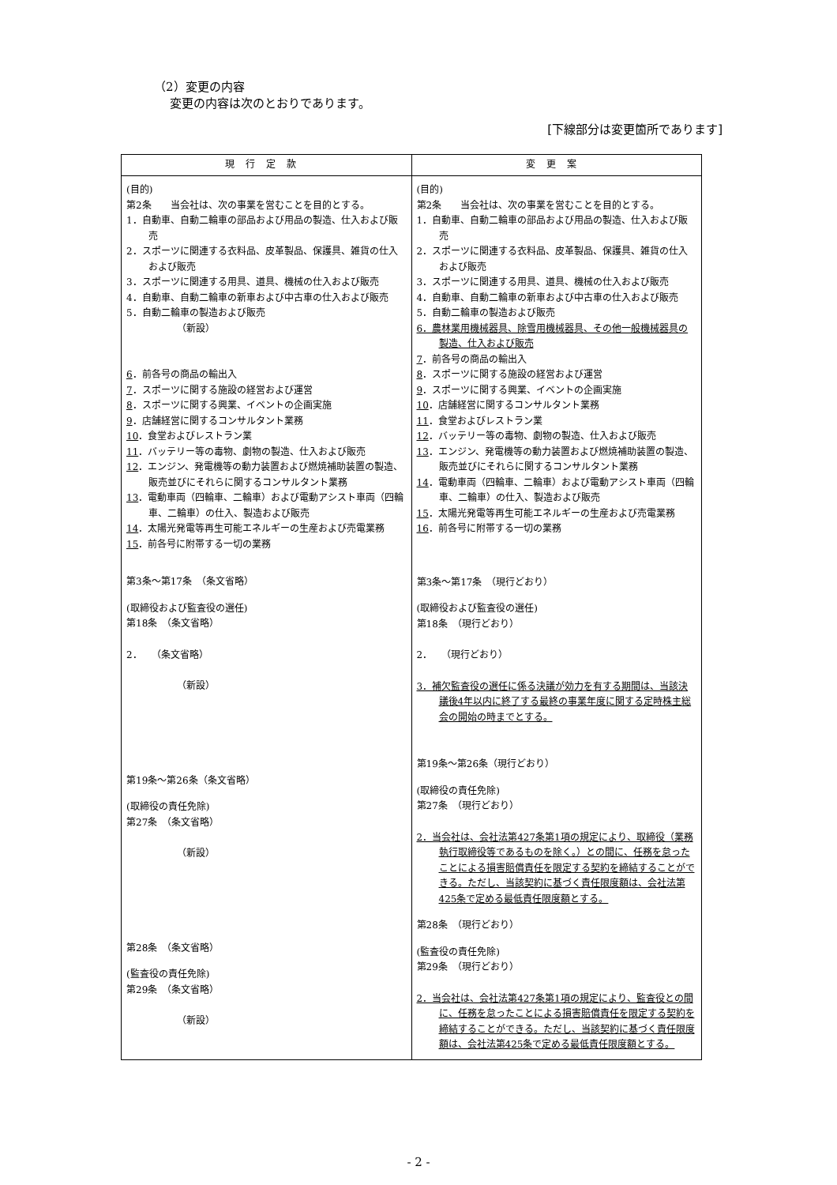（2）変更の内容
変更の内容は次のとおりであります。
[下線部分は変更箇所であります]
| 現行定款 | 変更案 |
| --- | --- |
| (目的) 第2条 当会社は、次の事業を営むことを目的とする。 1．自動車、自動二輪車の部品および用品の製造、仕入および販売 2．スポーツに関連する衣料品、皮革製品、保護具、雑貨の仕入および販売 3．スポーツに関連する用具、道具、機械の仕入および販売 4．自動車、自動二輪車の新車および中古車の仕入および販売 5．自動二輪車の製造および販売 （新設） 6 ．前各号の商品の輸出入 7 ．スポーツに関する施設の経営および運営 8 ．スポーツに関する興業、イベントの企画実施 9 ．店舗経営に関するコンサルタント業務 10 ．食堂およびレストラン業 11 ．バッテリー等の毒物、劇物の製造、仕入および販売 12 ．エンジン、発電機等の動力装置および燃焼補助装置の製造、販売並びにそれらに関するコンサルタント業務 13 ．電動車両（四輪車、二輪車）および電動アシスト車両（四輪車、二輪車）の仕入、製造および販売 14 ．太陽光発電等再生可能エネルギーの生産および売電業務 15 ．前各号に附帯する一切の業務 第3条～第17条 （条文省略） (取締役および監査役の選任) 第18条 （条文省略） 2． （条文省略） （新設） 第19条～第26条（条文省略） (取締役の責任免除) 第27条 （条文省略） （新設） 第28条 （条文省略） (監査役の責任免除) 第29条 （条文省略） （新設） | (目的) 第2条 当会社は、次の事業を営むことを目的とする。 1．自動車、自動二輪車の部品および用品の製造、仕入および販売 2．スポーツに関連する衣料品、皮革製品、保護具、雑貨の仕入および販売 3．スポーツに関連する用具、道具、機械の仕入および販売 4．自動車、自動二輪車の新車および中古車の仕入および販売 5．自動二輪車の製造および販売 6．農林業用機械器具、除雪用機械器具、その他一般機械器具の製造、仕入および販売 7 ．前各号の商品の輸出入 8 ．スポーツに関する施設の経営および運営 9 ．スポーツに関する興業、イベントの企画実施 10 ．店舗経営に関するコンサルタント業務 11 ．食堂およびレストラン業 12 ．バッテリー等の毒物、劇物の製造、仕入および販売 13 ．エンジン、発電機等の動力装置および燃焼補助装置の製造、販売並びにそれらに関するコンサルタント業務 14 ．電動車両（四輪車、二輪車）および電動アシスト車両（四輪車、二輪車）の仕入、製造および販売 15 ．太陽光発電等再生可能エネルギーの生産および売電業務 16 ．前各号に附帯する一切の業務 第3条～第17条 （現行どおり） (取締役および監査役の選任) 第18条 （現行どおり） 2． （現行どおり） 3．補欠監査役の選任に係る決議が効力を有する期間は、当該決議後4年以内に終了する最終の事業年度に関する定時株主総会の開始の時までとする。 第19条～第26条（現行どおり） (取締役の責任免除) 第27条 （現行どおり） 2．当会社は、会社法第427条第1項の規定により、取締役（業務執行取締役等であるものを除く。）との間に、任務を怠ったことによる損害賠償責任を限定する契約を締結することができる。ただし、当該契約に基づく責任限度額は、会社法第425条で定める最低責任限度額とする。 第28条 （現行どおり） (監査役の責任免除) 第29条 （現行どおり） 2．当会社は、会社法第427条第1項の規定により、監査役との間に、任務を怠ったことによる損害賠償責任を限定する契約を締結することができる。ただし、当該契約に基づく責任限度額は、会社法第425条で定める最低責任限度額とする。 |
- 2 -